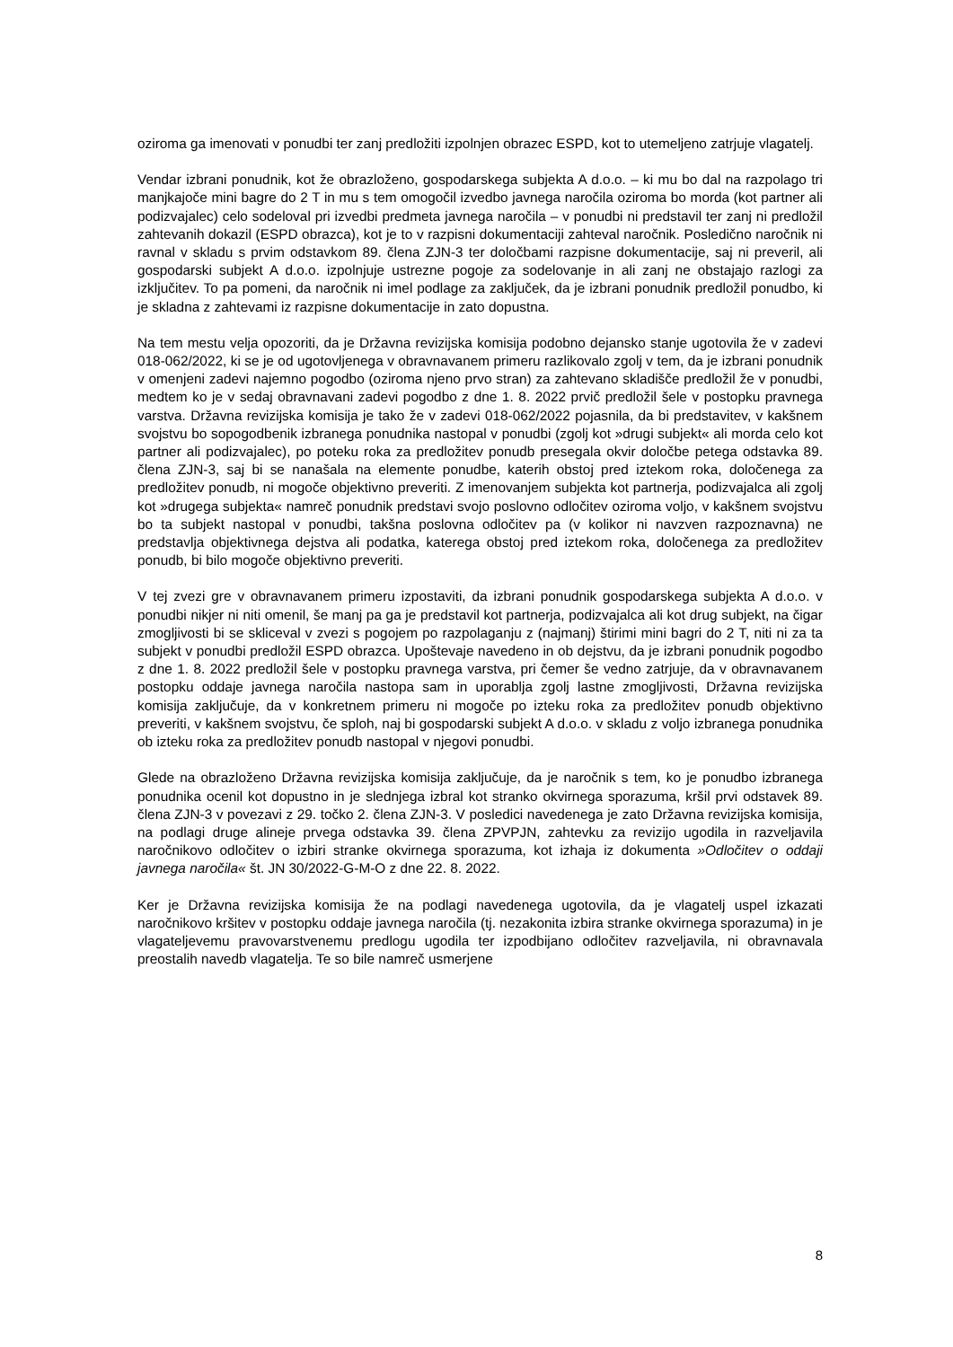oziroma ga imenovati v ponudbi ter zanj predložiti izpolnjen obrazec ESPD, kot to utemeljeno zatrjuje vlagatelj.
Vendar izbrani ponudnik, kot že obrazloženo, gospodarskega subjekta A d.o.o. – ki mu bo dal na razpolago tri manjkajoče mini bagre do 2 T in mu s tem omogočil izvedbo javnega naročila oziroma bo morda (kot partner ali podizvajalec) celo sodeloval pri izvedbi predmeta javnega naročila – v ponudbi ni predstavil ter zanj ni predložil zahtevanih dokazil (ESPD obrazca), kot je to v razpisni dokumentaciji zahteval naročnik. Posledično naročnik ni ravnal v skladu s prvim odstavkom 89. člena ZJN-3 ter določbami razpisne dokumentacije, saj ni preveril, ali gospodarski subjekt A d.o.o. izpolnjuje ustrezne pogoje za sodelovanje in ali zanj ne obstajajo razlogi za izključitev. To pa pomeni, da naročnik ni imel podlage za zaključek, da je izbrani ponudnik predložil ponudbo, ki je skladna z zahtevami iz razpisne dokumentacije in zato dopustna.
Na tem mestu velja opozoriti, da je Državna revizijska komisija podobno dejansko stanje ugotovila že v zadevi 018-062/2022, ki se je od ugotovljenega v obravnavanem primeru razlikovalo zgolj v tem, da je izbrani ponudnik v omenjeni zadevi najemno pogodbo (oziroma njeno prvo stran) za zahtevano skladišče predložil že v ponudbi, medtem ko je v sedaj obravnavani zadevi pogodbo z dne 1. 8. 2022 prvič predložil šele v postopku pravnega varstva. Državna revizijska komisija je tako že v zadevi 018-062/2022 pojasnila, da bi predstavitev, v kakšnem svojstvu bo sopogodbenik izbranega ponudnika nastopal v ponudbi (zgolj kot »drugi subjekt« ali morda celo kot partner ali podizvajalec), po poteku roka za predložitev ponudb presegala okvir določbe petega odstavka 89. člena ZJN-3, saj bi se nanašala na elemente ponudbe, katerih obstoj pred iztekom roka, določenega za predložitev ponudb, ni mogoče objektivno preveriti. Z imenovanjem subjekta kot partnerja, podizvajalca ali zgolj kot »drugega subjekta« namreč ponudnik predstavi svojo poslovno odločitev oziroma voljo, v kakšnem svojstvu bo ta subjekt nastopal v ponudbi, takšna poslovna odločitev pa (v kolikor ni navzven razpoznavna) ne predstavlja objektivnega dejstva ali podatka, katerega obstoj pred iztekom roka, določenega za predložitev ponudb, bi bilo mogoče objektivno preveriti.
V tej zvezi gre v obravnavanem primeru izpostaviti, da izbrani ponudnik gospodarskega subjekta A d.o.o. v ponudbi nikjer ni niti omenil, še manj pa ga je predstavil kot partnerja, podizvajalca ali kot drug subjekt, na čigar zmogljivosti bi se skliceval v zvezi s pogojem po razpolaganju z (najmanj) štirimi mini bagri do 2 T, niti ni za ta subjekt v ponudbi predložil ESPD obrazca. Upoštevaje navedeno in ob dejstvu, da je izbrani ponudnik pogodbo z dne 1. 8. 2022 predložil šele v postopku pravnega varstva, pri čemer še vedno zatrjuje, da v obravnavanem postopku oddaje javnega naročila nastopa sam in uporablja zgolj lastne zmogljivosti, Državna revizijska komisija zaključuje, da v konkretnem primeru ni mogoče po izteku roka za predložitev ponudb objektivno preveriti, v kakšnem svojstvu, če sploh, naj bi gospodarski subjekt A d.o.o. v skladu z voljo izbranega ponudnika ob izteku roka za predložitev ponudb nastopal v njegovi ponudbi.
Glede na obrazloženo Državna revizijska komisija zaključuje, da je naročnik s tem, ko je ponudbo izbranega ponudnika ocenil kot dopustno in je slednjega izbral kot stranko okvirnega sporazuma, kršil prvi odstavek 89. člena ZJN-3 v povezavi z 29. točko 2. člena ZJN-3. V posledici navedenega je zato Državna revizijska komisija, na podlagi druge alineje prvega odstavka 39. člena ZPVPJN, zahtevku za revizijo ugodila in razveljavila naročnikovo odločitev o izbiri stranke okvirnega sporazuma, kot izhaja iz dokumenta »Odločitev o oddaji javnega naročila« št. JN 30/2022-G-M-O z dne 22. 8. 2022.
Ker je Državna revizijska komisija že na podlagi navedenega ugotovila, da je vlagatelj uspel izkazati naročnikovo kršitev v postopku oddaje javnega naročila (tj. nezakonita izbira stranke okvirnega sporazuma) in je vlagateljevemu pravovarstvenemu predlogu ugodila ter izpodbijano odločitev razveljavila, ni obravnavala preostalih navedb vlagatelja. Te so bile namreč usmerjene
8